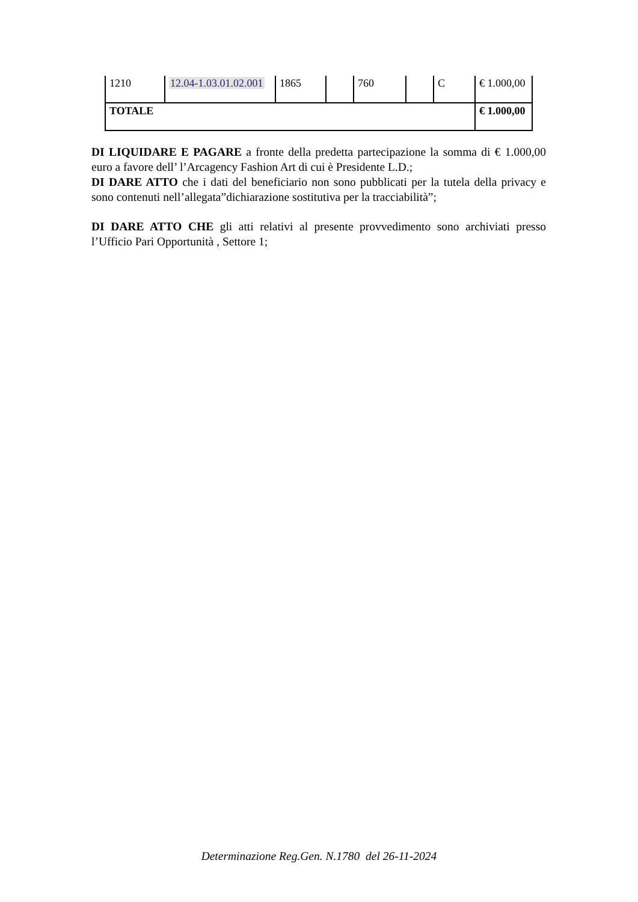| 1210 | 12.04-1.03.01.02.001 | 1865 | | 760 | | C | € 1.000,00 |
| TOTALE | | | | | | | € 1.000,00 |
DI LIQUIDARE E PAGARE a fronte della predetta partecipazione la somma di € 1.000,00 euro a favore dell’ l’Arcagency Fashion Art di cui è Presidente L.D.;
DI DARE ATTO che i dati del beneficiario non sono pubblicati per la tutela della privacy e sono contenuti nell’allegata”dichiarazione sostitutiva per la tracciabilità”;
DI DARE ATTO CHE gli atti relativi al presente provvedimento sono archiviati presso l’Ufficio Pari Opportunità , Settore 1;
Determinazione Reg.Gen. N.1780 del 26-11-2024